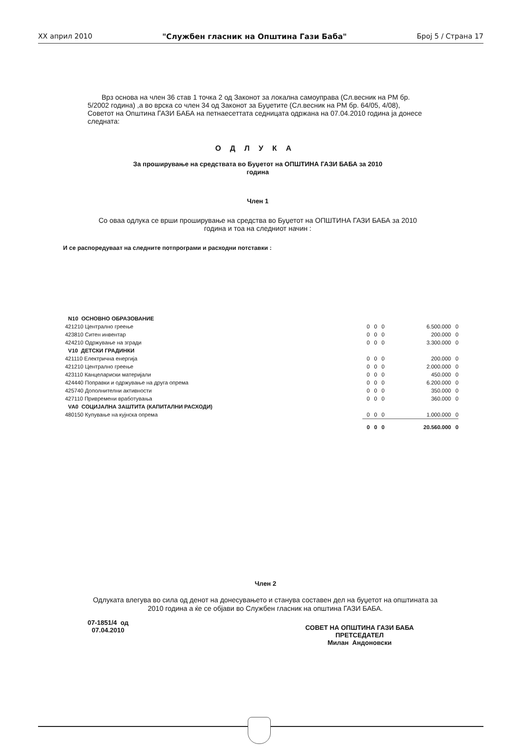XX април 2010 "Службен гласник на Општина Гази Баба" Број 5 / Страна 17
Врз основа на член 36 став 1 точка 2 од Законот за локална самоуправа (Сл.весник на РМ бр. 5/2002 година) ,а во врска со член 34 од Законот за Буџетите (Сл.весник на РМ бр. 64/05, 4/08), Советот на Општина ГАЗИ БАБА на петнаесеттата седницата одржана на 07.04.2010 година ја донесе следната:
ОДЛУКА
За проширување на средствата во Буџетот на ОПШТИНА ГАЗИ БАБА за 2010
година
Член 1
Со оваа одлука се врши проширување на средства во Буџетот на ОПШТИНА ГАЗИ БАБА за 2010
година и тоа на следниот начин :
И се распоредуваат на следните потпрограми и расходни потставки :
| N10 ОСНОВНО ОБРАЗОВАНИЕ | | | | | |
| 421210 Централно греење | 0 | 0 | 0 | 6.500.000 | 0 |
| 423810 Ситен инвентар | 0 | 0 | 0 | 200.000 | 0 |
| 424210 Одржување на згради | 0 | 0 | 0 | 3.300.000 | 0 |
| V10 ДЕТСКИ ГРАДИНКИ | | | | | |
| 421110 Електрична енергија | 0 | 0 | 0 | 200.000 | 0 |
| 421210 Централно греење | 0 | 0 | 0 | 2.000.000 | 0 |
| 423110 Канцелариски материјали | 0 | 0 | 0 | 450.000 | 0 |
| 424440 Поправки и одржување на друга опрема | 0 | 0 | 0 | 6.200.000 | 0 |
| 425740 Дополнителни активности | 0 | 0 | 0 | 350.000 | 0 |
| 427110 Привремени вработувања | 0 | 0 | 0 | 360.000 | 0 |
| VA0 СОЦИЈАЛНА ЗАШТИТА (КАПИТАЛНИ РАСХОДИ) | | | | | |
| 480150 Купување на кујнска опрема | 0 | 0 | 0 | 1.000.000 | 0 |
| | 0 | 0 | 0 | 20.560.000 | 0 |
Член 2
Одлуката влегува во сила од денот на донесувањето и станува составен дел на буџетот на општината за 2010 година а ќе се објави во Службен гласник на општина ГАЗИ БАБА.
07-1851/4 од
07.04.2010
СОВЕТ НА ОПШТИНА ГАЗИ БАБА
ПРЕТСЕДАТЕЛ
Милан Андоновски